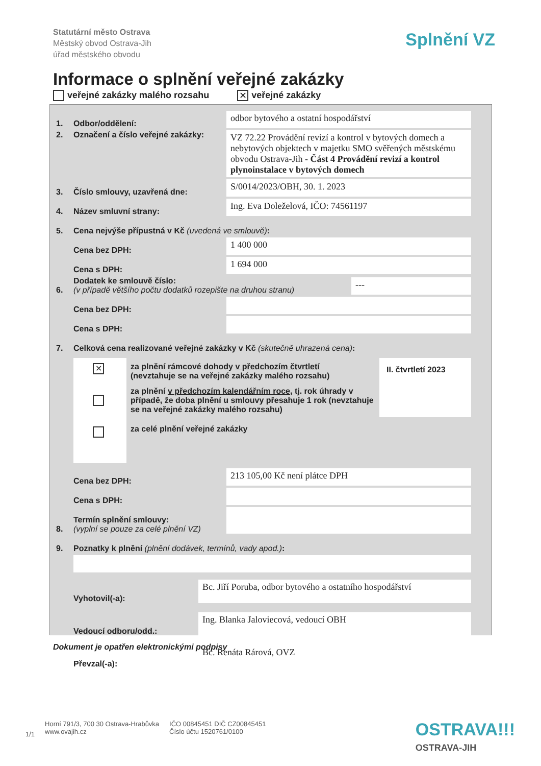Statutární město Ostrava
Městský obvod Ostrava-Jih
úřad městského obvodu
Splnění VZ
Informace o splnění veřejné zakázky
veřejné zakázky malého rozsahu ✕ veřejné zakázky
1. Odbor/oddělení:
odbor bytového a ostatní hospodářství
2. Označení a číslo veřejné zakázky:
VZ 72.22 Provádění revizí a kontrol v bytových domech a nebytových objektech v majetku SMO svěřených městskému obvodu Ostrava-Jih - Část 4 Provádění revizí a kontrol plynoinstalace v bytových domech
3. Číslo smlouvy, uzavřená dne:
S/0014/2023/OBH, 30. 1. 2023
4. Název smluvní strany:
Ing. Eva Doleželová, IČO: 74561197
5. Cena nejvýše přípustná v Kč (uvedená ve smlouvě):
Cena bez DPH:
1 400 000
Cena s DPH:
1 694 000
6. Dodatek ke smlouvě číslo:
(v případě většího počtu dodatků rozepište na druhou stranu)
---
Cena bez DPH:
Cena s DPH:
7. Celková cena realizované veřejné zakázky v Kč (skutečně uhrazená cena):
✕
za plnění rámcové dohody v předchozím čtvrtletí
(nevztahuje se na veřejné zakázky malého rozsahu)
za plnění v předchozím kalendářním roce, tj. rok úhrady v případě, že doba plnění u smlouvy přesahuje 1 rok (nevztahuje se na veřejné zakázky malého rozsahu)
za celé plnění veřejné zakázky
II. čtvrtletí 2023
Cena bez DPH:
213 105,00 Kč není plátce DPH
Cena s DPH:
8. Termín splnění smlouvy:
(vyplní se pouze za celé plnění VZ)
9. Poznatky k plnění (plnění dodávek, termínů, vady apod.):
Vyhotovil(-a):
Bc. Jiří Poruba, odbor bytového a ostatního hospodářství
Vedoucí odboru/odd.:
Ing. Blanka Jaloviecová, vedoucí OBH
Převzal(-a):
Bc. Renáta Rárová, OVZ
Dokument je opatřen elektronickými podpisy
1/1 Horní 791/3, 700 30 Ostrava-Hrabůvka
www.ovajih.cz IČO 00845451 DIČ CZ00845451
Číslo účtu 1520761/0100
OSTRAVA!!!
OSTRAVA-JIH